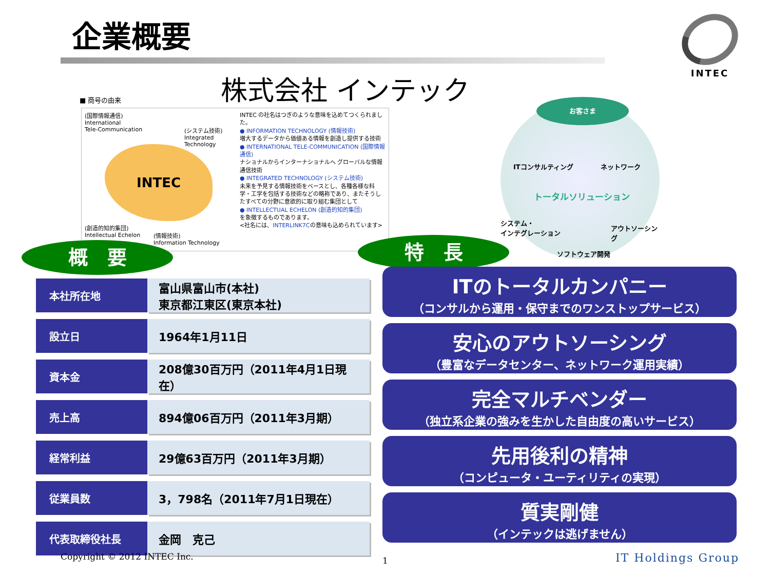企業概要 INTEC
株式会社 インテック
■ 商号の由来
(国際情報通信)
International
Tele-Communication
(システム技術)
Integrated
Technology
INTEC
(創造的知的集団)
Intellectual Echelon (情報技術)
Information Technology
INTEC の社名はつぎのような意味を込めてつくられました。
● INFORMATION TECHNOLOGY (情報技術)
増大するデータから価値ある情報を創造し提供する技術
● INTERNATIONAL TELE-COMMUNICATION (国際情報通信)
ナショナルからインターナショナルへ グローバルな情報通信技術
● INTEGRATED TECHNOLOGY (システム技術)
未来を予見する情報技術をベースとし、各種各様な科学・工学を包括する技術などの略称であり、またそうしたすべての分野に意欲的に取り組む集団として
● INTELLECTUAL ECHELON (創造的知的集団)
を象徴するものであります。
<社名には、INTERLINK7Cの意味も込められています>
お客さま
ITコンサルティング ネットワーク
トータルソリューション
システム・
インテグレーション アウトソーシング
ソフトウェア開発
概　要 特　長
| 本社所在地 | 富山県富山市(本社) 東京都江東区(東京本社) |
| 設立日 | 1964年1月11日 |
| 資本金 | 208億30百万円（2011年4月1日現在） |
| 売上高 | 894億06百万円（2011年3月期） |
| 経常利益 | 29億63百万円（2011年3月期） |
| 従業員数 | 3，798名（2011年7月1日現在） |
| 代表取締役社長 | 金岡 克己 |
ITのトータルカンパニー
（コンサルから運用・保守までのワンストップサービス）
安心のアウトソーシング
（豊富なデータセンター、ネットワーク運用実績）
完全マルチベンダー
（独立系企業の強みを生かした自由度の高いサービス）
先用後利の精神
（コンピュータ・ユーティリティの実現）
質実剛健
（インテックは逃げません）
Copyright © 2012 INTEC Inc. 1 IT Holdings Group